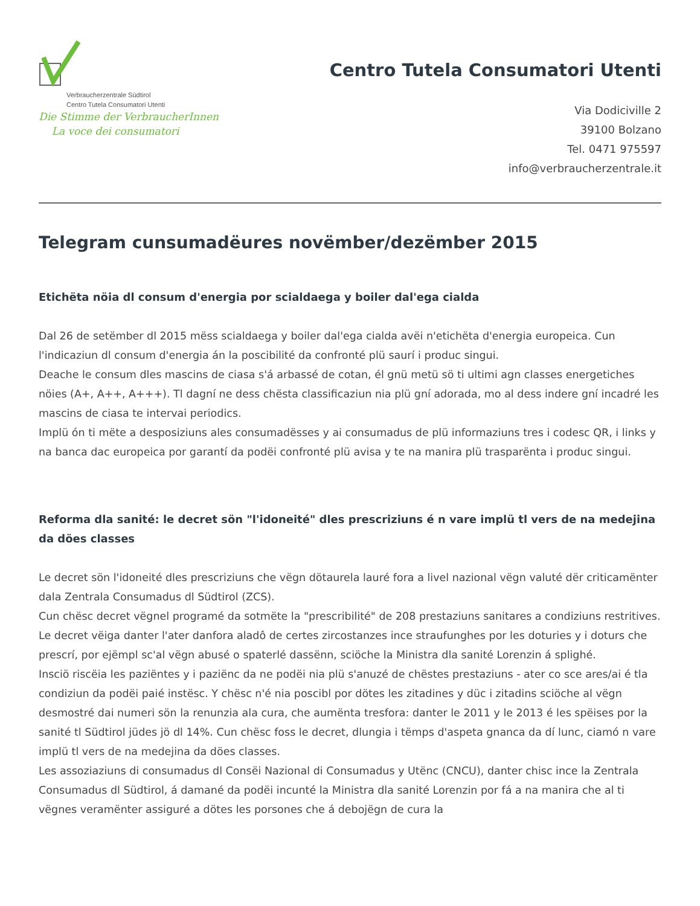Verbraucherzentrale Südtirol
Centro Tutela Consumatori Utenti
Die Stimme der VerbraucherInnen
La voce dei consumatori
Centro Tutela Consumatori Utenti
Via Dodiciville 2
39100 Bolzano
Tel. 0471 975597
info@verbraucherzentrale.it
Telegram cunsumadëures novëmber/dezëmber 2015
Etichëta nöia dl consum d'energia por scialdaega y boiler dal'ega cialda
Dal 26 de setëmber dl 2015 mëss scialdaega y boiler dal'ega cialda avëi n'etichëta d'energia europeica. Cun l'indicaziun dl consum d'energia án la poscibilité da confronté plü saurí i produc singui.
Deache le consum dles mascins de ciasa s'á arbassé de cotan, él gnü metü sö ti ultimi agn classes energetiches nöies (A+, A++, A+++). Tl dagní ne dess chësta classificaziun nia plü gní adorada, mo al dess indere gní incadré les mascins de ciasa te intervai periodics.
Implü ón ti mëte a desposiziuns ales consumadësses y ai consumadus de plü informaziuns tres i codesc QR, i links y na banca dac europeica por garantí da podëi confronté plü avisa y te na manira plü trasparënta i produc singui.
Reforma dla sanité: le decret sön "l'idoneité" dles prescriziuns é n vare implü tl vers de na medejina da döes classes
Le decret sön l'idoneité dles prescriziuns che vëgn dötaurela lauré fora a livel nazional vëgn valuté dër criticamënter dala Zentrala Consumadus dl Südtirol (ZCS).
Cun chësc decret vëgnel programé da sotmëte la "prescribilité" de 208 prestaziuns sanitares a condiziuns restritives. Le decret vëiga danter l'ater danfora aladô de certes zircostanzes ince straufunghes por les doturies y i doturs che prescrí, por ejëmpl sc'al vëgn abusé o spaterlé dassënn, sciöche la Ministra dla sanité Lorenzin á splighé.
Insciö riscëia les paziëntes y i paziënc da ne podëi nia plü s'anuzé de chëstes prestaziuns - ater co sce ares/ai é tla condiziun da podëi paié instësc. Y chësc n'é nia poscibl por dötes les zitadines y düc i zitadins sciöche al vëgn desmostré dai numeri sön la renunzia ala cura, che aumënta tresfora: danter le 2011 y le 2013 é les spëises por la sanité tl Südtirol jüdes jö dl 14%. Cun chësc foss le decret, dlungia i tëmps d'aspeta gnanca da dí lunc, ciamó n vare implü tl vers de na medejina da döes classes.
Les assoziaziuns di consumadus dl Consëi Nazional di Consumadus y Utënc (CNCU), danter chisc ince la Zentrala Consumadus dl Südtirol, á damané da podëi incunté la Ministra dla sanité Lorenzin por fá a na manira che al ti vëgnes veramënter assiguré a dötes les porsones che á debojëgn de cura la